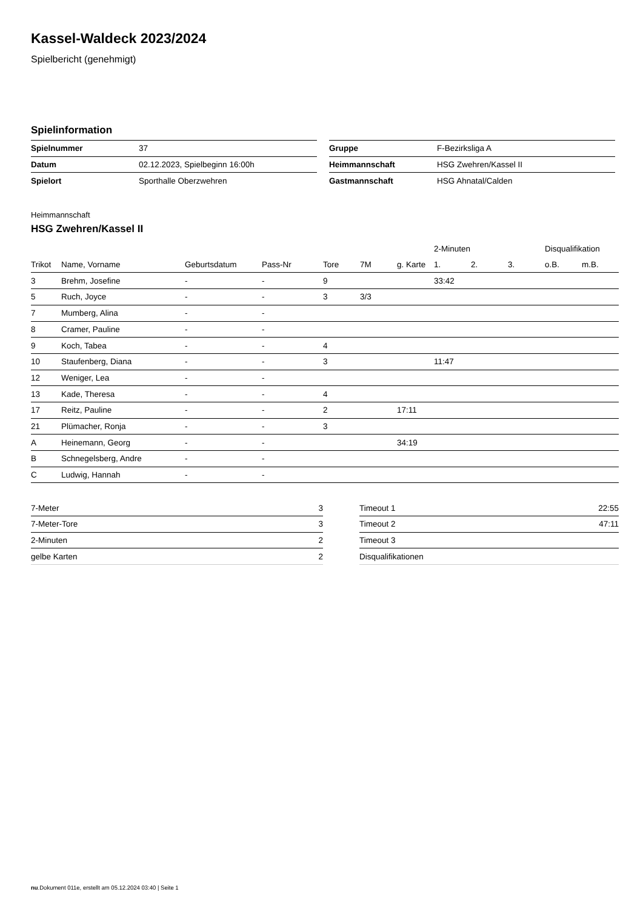Kassel-Waldeck 2023/2024
Spielbericht (genehmigt)
Spielinformation
| Spielnummer | 37 |
| Datum | 02.12.2023, Spielbeginn 16:00h |
| Spielort | Sporthalle Oberzwehren |
| Gruppe | F-Bezirksliga A |
| Heimmannschaft | HSG Zwehren/Kassel II |
| Gastmannschaft | HSG Ahnatal/Calden |
Heimmannschaft
HSG Zwehren/Kassel II
| | | | | | | | 2-Minuten | | | Disqualifikation | |
| --- | --- | --- | --- | --- | --- | --- | --- | --- | --- | --- | --- |
| Trikot | Name, Vorname | Geburtsdatum | Pass-Nr | Tore | 7M | g. Karte | 1. | 2. | 3. | o.B. | m.B. |
| 3 | Brehm, Josefine | - | - | 9 | | | 33:42 | | | | |
| 5 | Ruch, Joyce | - | - | 3 | 3/3 | | | | | | |
| 7 | Mumberg, Alina | - | - | | | | | | | | |
| 8 | Cramer, Pauline | - | - | | | | | | | | |
| 9 | Koch, Tabea | - | - | 4 | | | | | | | |
| 10 | Staufenberg, Diana | - | - | 3 | | | 11:47 | | | | |
| 12 | Weniger, Lea | - | - | | | | | | | | |
| 13 | Kade, Theresa | - | - | 4 | | | | | | | |
| 17 | Reitz, Pauline | - | - | 2 | | 17:11 | | | | | |
| 21 | Plümacher, Ronja | - | - | 3 | | | | | | | |
| A | Heinemann, Georg | - | - | | | 34:19 | | | | | |
| B | Schnegelsberg, Andre | - | - | | | | | | | | |
| C | Ludwig, Hannah | - | - | | | | | | | | |
| 7-Meter | 3 |
| 7-Meter-Tore | 3 |
| 2-Minuten | 2 |
| gelbe Karten | 2 |
| Timeout 1 | 22:55 |
| Timeout 2 | 47:11 |
| Timeout 3 | |
| Disqualifikationen | |
nu.Dokument 011e, erstellt am 05.12.2024 03:40 | Seite 1